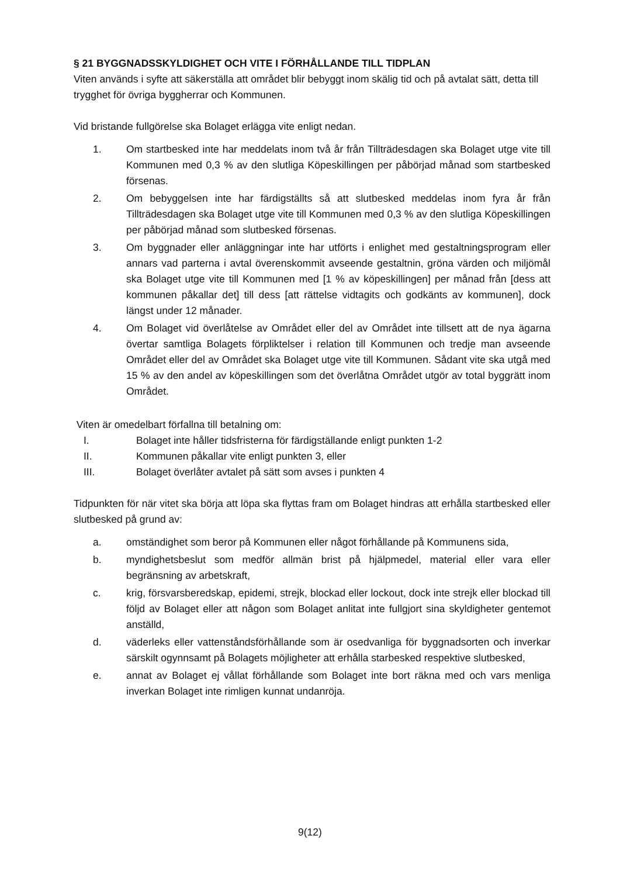§ 21 BYGGNADSSKYLDIGHET OCH VITE I FÖRHÅLLANDE TILL TIDPLAN
Viten används i syfte att säkerställa att området blir bebyggt inom skälig tid och på avtalat sätt, detta till trygghet för övriga byggherrar och Kommunen.
Vid bristande fullgörelse ska Bolaget erlägga vite enligt nedan.
1. Om startbesked inte har meddelats inom två år från Tillträdesdagen ska Bolaget utge vite till Kommunen med 0,3 % av den slutliga Köpeskillingen per påbörjad månad som startbesked försenas.
2. Om bebyggelsen inte har färdigställts så att slutbesked meddelas inom fyra år från Tillträdesdagen ska Bolaget utge vite till Kommunen med 0,3 % av den slutliga Köpeskillingen per påbörjad månad som slutbesked försenas.
3. Om byggnader eller anläggningar inte har utförts i enlighet med gestaltningsprogram eller annars vad parterna i avtal överenskommit avseende gestaltnin, gröna värden och miljömål ska Bolaget utge vite till Kommunen med [1 % av köpeskillingen] per månad från [dess att kommunen påkallar det] till dess [att rättelse vidtagits och godkänts av kommunen], dock längst under 12 månader.
4. Om Bolaget vid överlåtelse av Området eller del av Området inte tillsett att de nya ägarna övertar samtliga Bolagets förpliktelser i relation till Kommunen och tredje man avseende Området eller del av Området ska Bolaget utge vite till Kommunen. Sådant vite ska utgå med 15 % av den andel av köpeskillingen som det överlåtna Området utgör av total byggrätt inom Området.
Viten är omedelbart förfallna till betalning om:
I. Bolaget inte håller tidsfristerna för färdigställande enligt punkten 1-2
II. Kommunen påkallar vite enligt punkten 3, eller
III. Bolaget överlåter avtalet på sätt som avses i punkten 4
Tidpunkten för när vitet ska börja att löpa ska flyttas fram om Bolaget hindras att erhålla startbesked eller slutbesked på grund av:
a. omständighet som beror på Kommunen eller något förhållande på Kommunens sida,
b. myndighetsbeslut som medför allmän brist på hjälpmedel, material eller vara eller begränsning av arbetskraft,
c. krig, försvarsberedskap, epidemi, strejk, blockad eller lockout, dock inte strejk eller blockad till följd av Bolaget eller att någon som Bolaget anlitat inte fullgjort sina skyldigheter gentemot anställd,
d. väderleks eller vattenståndsförhållande som är osedvanliga för byggnadsorten och inverkar särskilt ogynnsamt på Bolagets möjligheter att erhålla starbesked respektive slutbesked,
e. annat av Bolaget ej vållat förhållande som Bolaget inte bort räkna med och vars menliga inverkan Bolaget inte rimligen kunnat undanröja.
9(12)